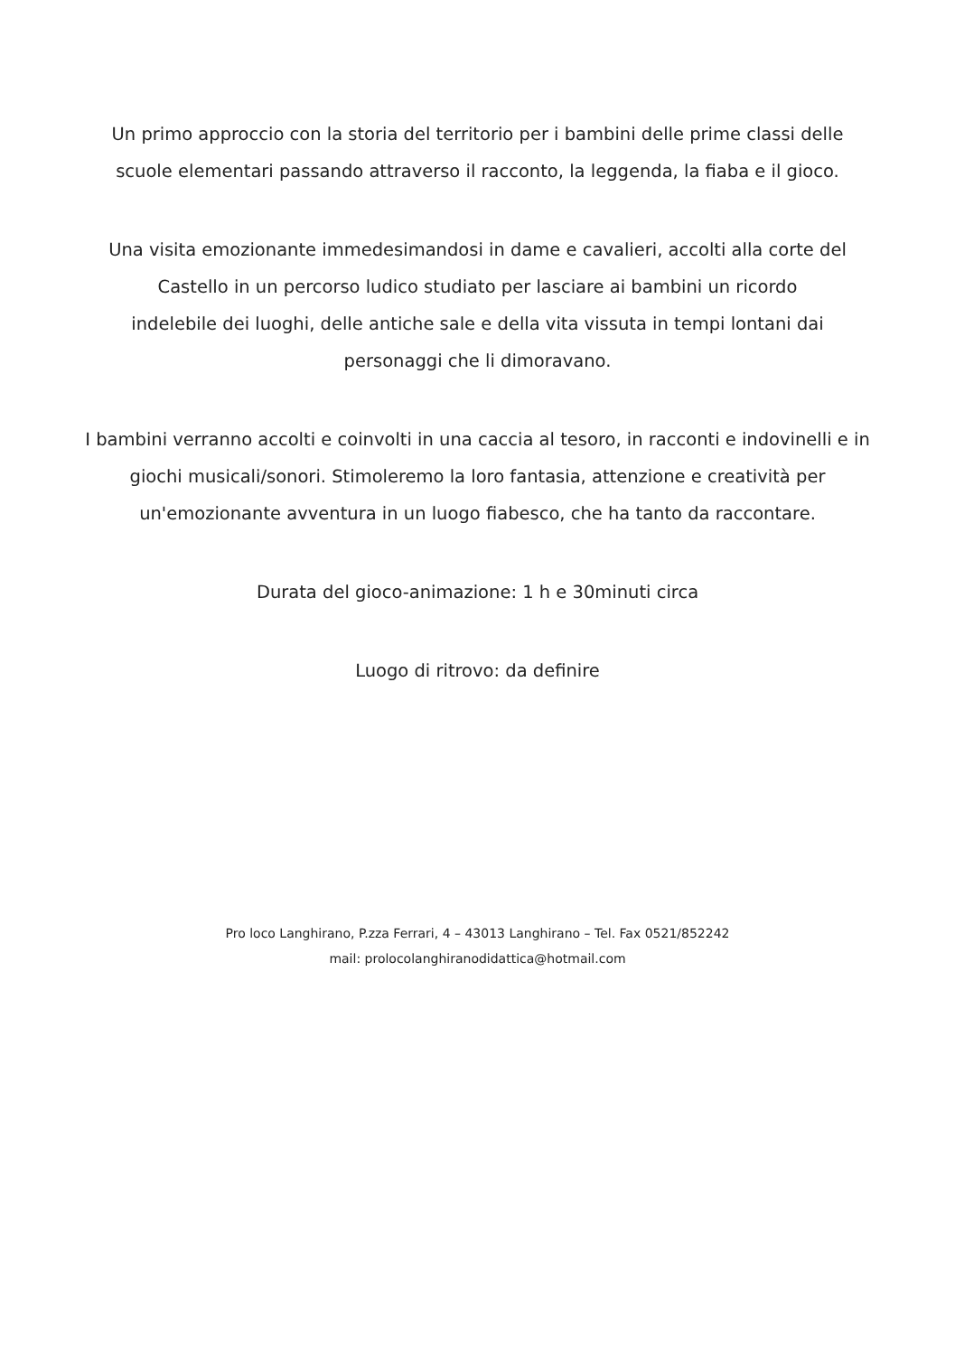Un primo approccio con la storia del territorio per i bambini delle prime classi delle scuole elementari passando attraverso il racconto, la leggenda, la fiaba e il gioco.
Una visita emozionante immedesimandosi in dame e cavalieri, accolti alla corte del
Castello in un percorso ludico studiato per lasciare ai bambini un ricordo
indelebile dei luoghi, delle antiche sale e della vita vissuta in tempi lontani dai
personaggi che li dimoravano.
I bambini verranno accolti e coinvolti in una caccia al tesoro, in racconti e indovinelli e in giochi musicali/sonori. Stimoleremo la loro fantasia, attenzione e creatività per un'emozionante avventura in un luogo fiabesco, che ha tanto da raccontare.
Durata del gioco-animazione: 1 h e 30minuti circa
Luogo di ritrovo: da definire
Pro loco Langhirano, P.zza Ferrari, 4 – 43013 Langhirano – Tel. Fax 0521/852242
mail: prolocolanghiranodidattica@hotmail.com